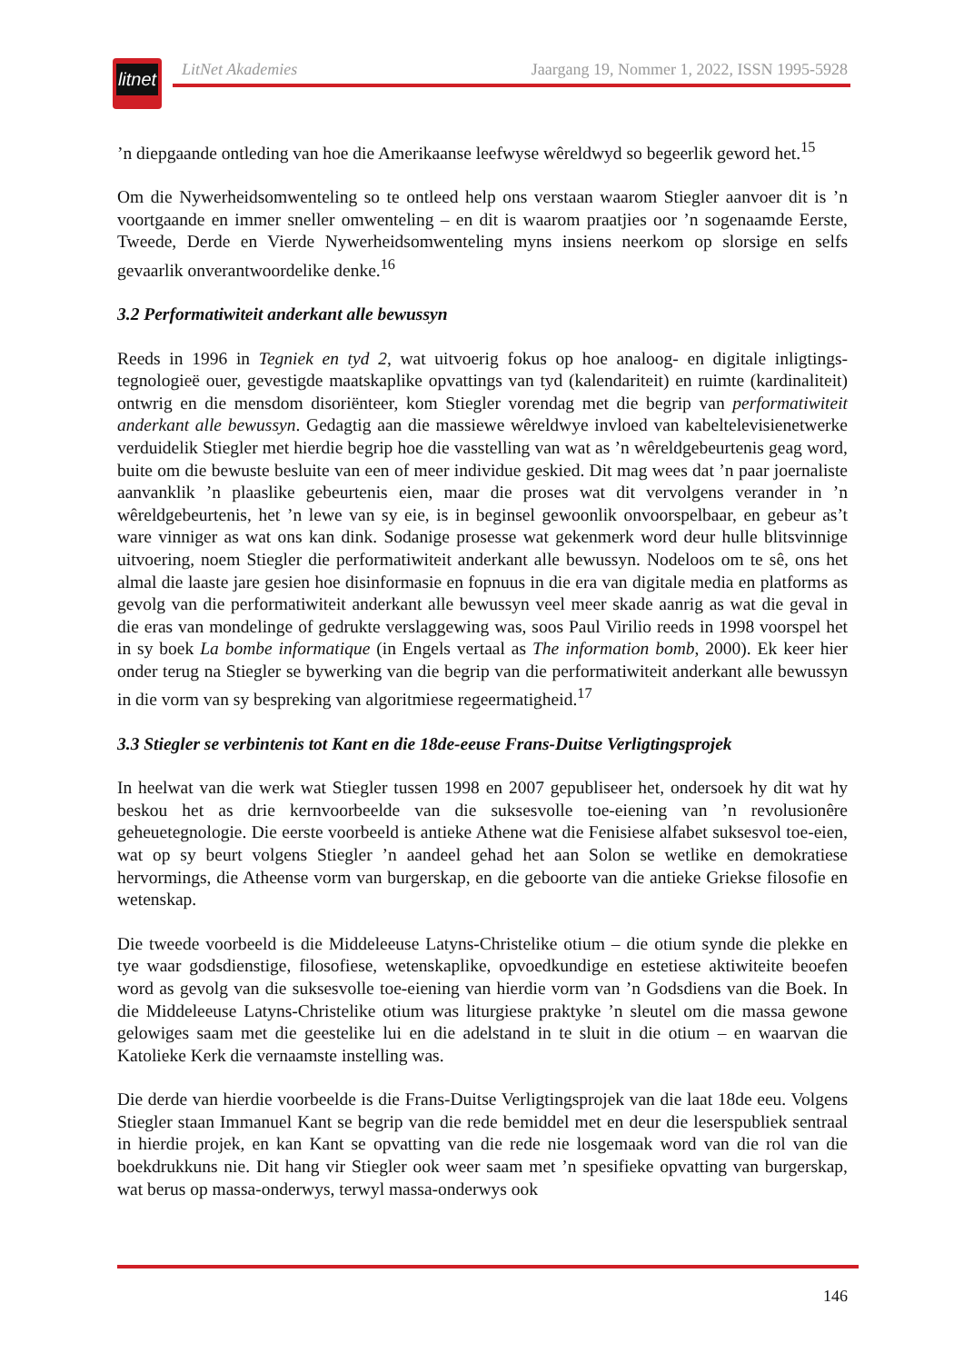litnet
LitNet Akademies Jaargang 19, Nommer 1, 2022, ISSN 1995-5928
’n diepgaande ontleding van hoe die Amerikaanse leefwyse wêreldwyd so begeerlik geword het.<sup>15</sup>
Om die Nywerheidsomwenteling so te ontleed help ons verstaan waarom Stiegler aanvoer dit is ’n voortgaande en immer sneller omwenteling – en dit is waarom praatjies oor ’n sogenaamde Eerste, Tweede, Derde en Vierde Nywerheidsomwenteling myns insiens neerkom op slorsige en selfs gevaarlik onverantwoordelike denke.<sup>16</sup>
3.2 Performatiwiteit anderkant alle bewussyn
Reeds in 1996 in Tegniek en tyd 2, wat uitvoerig fokus op hoe analoog- en digitale inligtings­tegnologieë ouer, gevestigde maatskaplike opvattings van tyd (kalendariteit) en ruimte (kardinaliteit) ontwrig en die mensdom disoriënteer, kom Stiegler vorendag met die begrip van performatiwiteit anderkant alle bewussyn. Gedagtig aan die massiewe wêreldwye invloed van kabeltelevisienetwerke verduidelik Stiegler met hierdie begrip hoe die vasstelling van wat as ’n wêreldgebeurtenis geag word, buite om die bewuste besluite van een of meer individue geskied. Dit mag wees dat ’n paar joernaliste aanvanklik ’n plaaslike gebeurtenis eien, maar die proses wat dit vervolgens verander in ’n wêreldgebeurtenis, het ’n lewe van sy eie, is in beginsel gewoonlik onvoorspelbaar, en gebeur as’t ware vinniger as wat ons kan dink. Sodanige prosesse wat gekenmerk word deur hulle blitsvinnige uitvoering, noem Stiegler die performatiwiteit anderkant alle bewussyn. Nodeloos om te sê, ons het almal die laaste jare gesien hoe disinformasie en fopnuus in die era van digitale media en platforms as gevolg van die performatiwiteit anderkant alle bewussyn veel meer skade aanrig as wat die geval in die eras van mondelinge of gedrukte verslaggewing was, soos Paul Virilio reeds in 1998 voorspel het in sy boek La bombe informatique (in Engels vertaal as The information bomb, 2000). Ek keer hier onder terug na Stiegler se bywerking van die begrip van die performatiwiteit anderkant alle bewussyn in die vorm van sy bespreking van algoritmiese regeermatigheid.<sup>17</sup>
3.3 Stiegler se verbintenis tot Kant en die 18de-eeuse Frans-Duitse Verligtingsprojek
In heelwat van die werk wat Stiegler tussen 1998 en 2007 gepubliseer het, ondersoek hy dit wat hy beskou het as drie kernvoorbeelde van die suksesvolle toe-eiening van ’n revolusionêre geheuetegnologie. Die eerste voorbeeld is antieke Athene wat die Fenisiese alfabet suksesvol toe-eien, wat op sy beurt volgens Stiegler ’n aandeel gehad het aan Solon se wetlike en demo­kratiese hervormings, die Atheense vorm van burgerskap, en die geboorte van die antieke Griekse filosofie en wetenskap.
Die tweede voorbeeld is die Middeleeuse Latyns-Christelike otium – die otium synde die plekke en tye waar godsdienstige, filosofiese, wetenskaplike, opvoedkundige en estetiese aktiwiteite beoefen word as gevolg van die suksesvolle toe-eiening van hierdie vorm van ’n Godsdiens van die Boek. In die Middeleeuse Latyns-Christelike otium was liturgiese praktyke ’n sleutel om die massa gewone gelowiges saam met die geestelike lui en die adelstand in te sluit in die otium – en waarvan die Katolieke Kerk die vernaamste instelling was.
Die derde van hierdie voorbeelde is die Frans-Duitse Verligtingsprojek van die laat 18de eeu. Volgens Stiegler staan Immanuel Kant se begrip van die rede bemiddel met en deur die leserspubliek sentraal in hierdie projek, en kan Kant se opvatting van die rede nie losgemaak word van die rol van die boekdrukkuns nie. Dit hang vir Stiegler ook weer saam met ’n spesi­fieke opvatting van burgerskap, wat berus op massa-onderwys, terwyl massa-onderwys ook
146